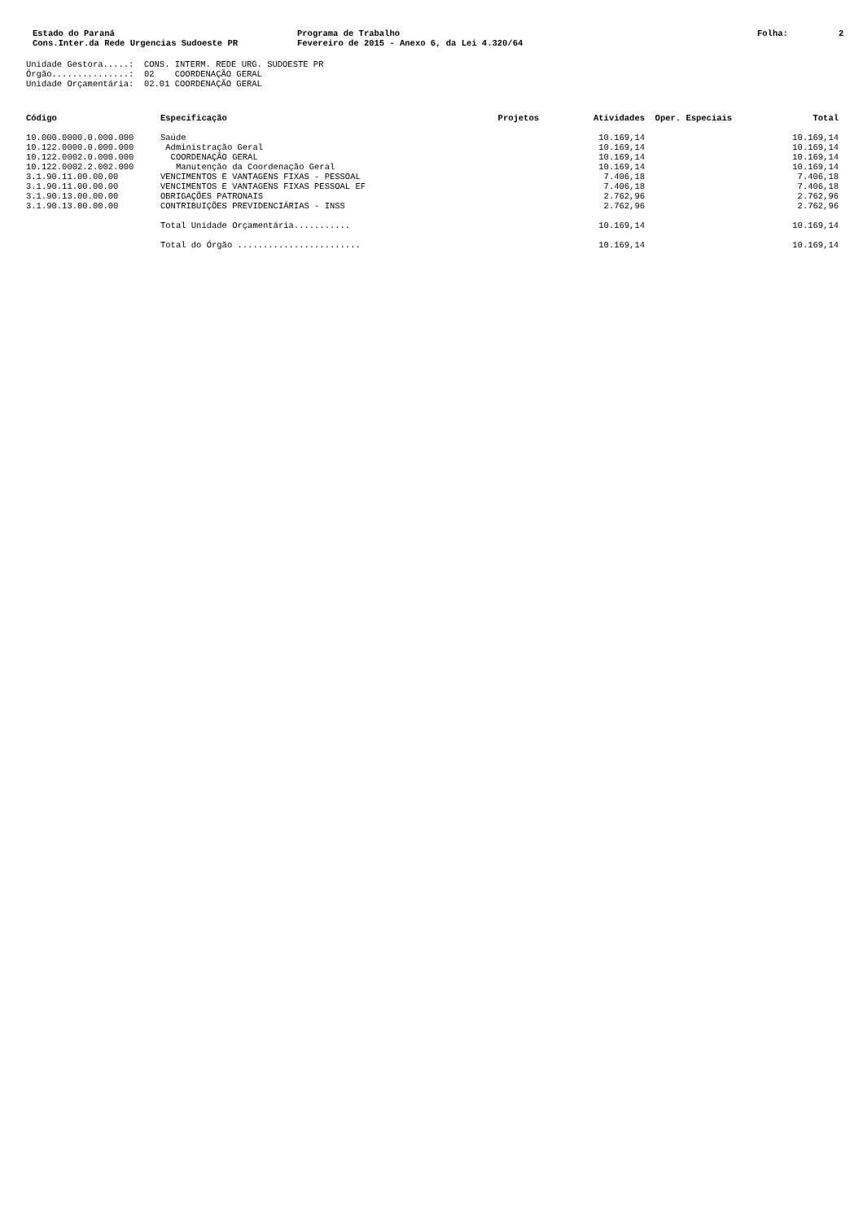Estado do Paraná
Cons.Inter.da Rede Urgencias Sudoeste PR
Programa de Trabalho
Fevereiro de 2015 - Anexo 6, da Lei 4.320/64
Folha: 2
Unidade Gestora.....: CONS. INTERM. REDE URG. SUDOESTE PR Órgão...............: 02 COORDENAÇÃO GERAL Unidade Orçamentária: 02.01 COORDENAÇÃO GERAL
| Código | Especificação | Projetos | Atividades | Oper. Especiais | Total |
| --- | --- | --- | --- | --- | --- |
| 10.000.0000.0.000.000 | Saúde | | 10.169,14 | | 10.169,14 |
| 10.122.0000.0.000.000 | Administração Geral | | 10.169,14 | | 10.169,14 |
| 10.122.0002.0.000.000 | COORDENAÇÃO GERAL | | 10.169,14 | | 10.169,14 |
| 10.122.0002.2.002.000 | Manutenção da Coordenação Geral | | 10.169,14 | | 10.169,14 |
| 3.1.90.11.00.00.00 | VENCIMENTOS E VANTAGENS FIXAS - PESSOAL | | 7.406,18 | | 7.406,18 |
| 3.1.90.11.00.00.00 | VENCIMENTOS E VANTAGENS FIXAS PESSOAL EF | | 7.406,18 | | 7.406,18 |
| 3.1.90.13.00.00.00 | OBRIGAÇÕES PATRONAIS | | 2.762,96 | | 2.762,96 |
| 3.1.90.13.00.00.00 | CONTRIBUIÇÕES PREVIDENCIÁRIAS - INSS | | 2.762,96 | | 2.762,96 |
| | Total Unidade Orçamentária........... | | 10.169,14 | | 10.169,14 |
| | Total do Órgão ........................ | | 10.169,14 | | 10.169,14 |